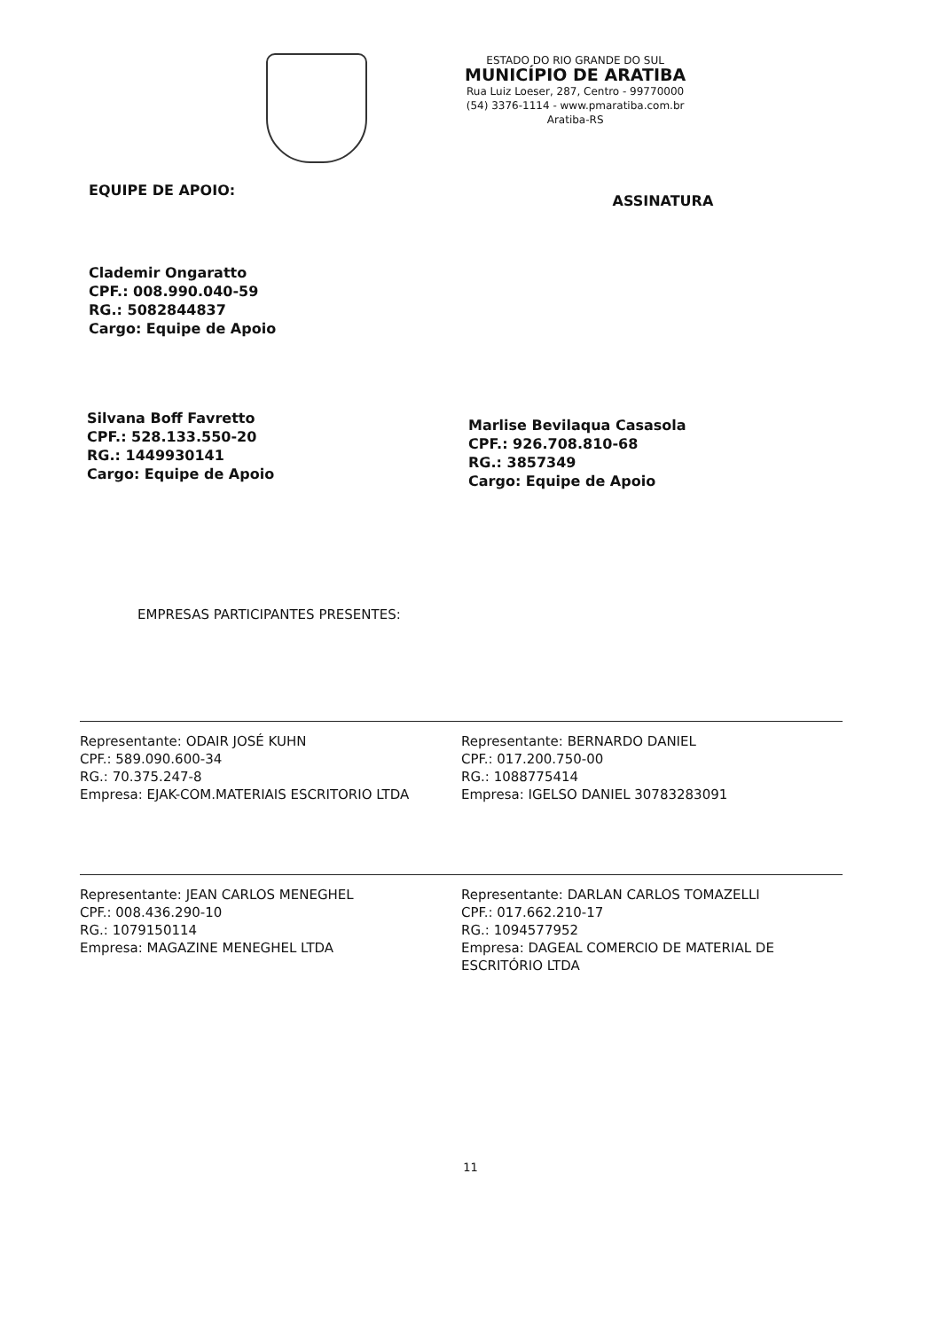ESTADO DO RIO GRANDE DO SUL
MUNICÍPIO DE ARATIBA
Rua Luiz Loeser, 287, Centro - 99770000
(54) 3376-1114 - www.pmaratiba.com.br
Aratiba-RS
EQUIPE DE APOIO:
ASSINATURA
Clademir Ongaratto
CPF.: 008.990.040-59
RG.: 5082844837
Cargo: Equipe de Apoio
Silvana Boff Favretto
CPF.: 528.133.550-20
RG.: 1449930141
Cargo: Equipe de Apoio
Marlise Bevilaqua Casasola
CPF.: 926.708.810-68
RG.: 3857349
Cargo: Equipe de Apoio
EMPRESAS PARTICIPANTES PRESENTES:
Representante: ODAIR JOSÉ KUHN
CPF.: 589.090.600-34
RG.: 70.375.247-8
Empresa: EJAK-COM.MATERIAIS ESCRITORIO LTDA
Representante: BERNARDO DANIEL
CPF.: 017.200.750-00
RG.: 1088775414
Empresa: IGELSO DANIEL 30783283091
Representante: JEAN CARLOS MENEGHEL
CPF.: 008.436.290-10
RG.: 1079150114
Empresa: MAGAZINE MENEGHEL LTDA
Representante: DARLAN CARLOS TOMAZELLI
CPF.: 017.662.210-17
RG.: 1094577952
Empresa: DAGEAL COMERCIO DE MATERIAL DE ESCRITÓRIO LTDA
11